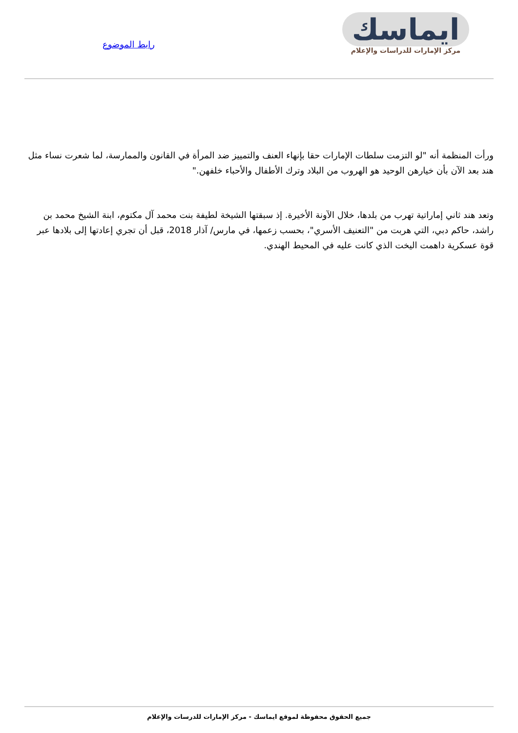ايماسك
مركز الإمارات للدراسات والإعلام
رابط الموضوع
ورأت المنظمة أنه "لو التزمت سلطات الإمارات حقا بإنهاء العنف والتمييز ضد المرأة في القانون والممارسة، لما شعرت نساء مثل هند بعد الآن بأن خيارهن الوحيد هو الهروب من البلاد وترك الأطفال والأحباء خلفهن."
وتعد هند ثاني إماراتية تهرب من بلدها، خلال الآونة الأخيرة. إذ سبقتها الشيخة لطيفة بنت محمد آل مكتوم، ابنة الشيخ محمد بن راشد، حاكم دبي، التي هربت من "التعنيف الأسري"، بحسب زعمها، في مارس/ آذار 2018، قبل أن تجري إعادتها إلى بلادها عبر قوة عسكرية داهمت اليخت الذي كانت عليه في المحيط الهندي.
جميع الحقوق محفوظة لموقع ايماسك - مركز الإمارات للدرسات والإعلام